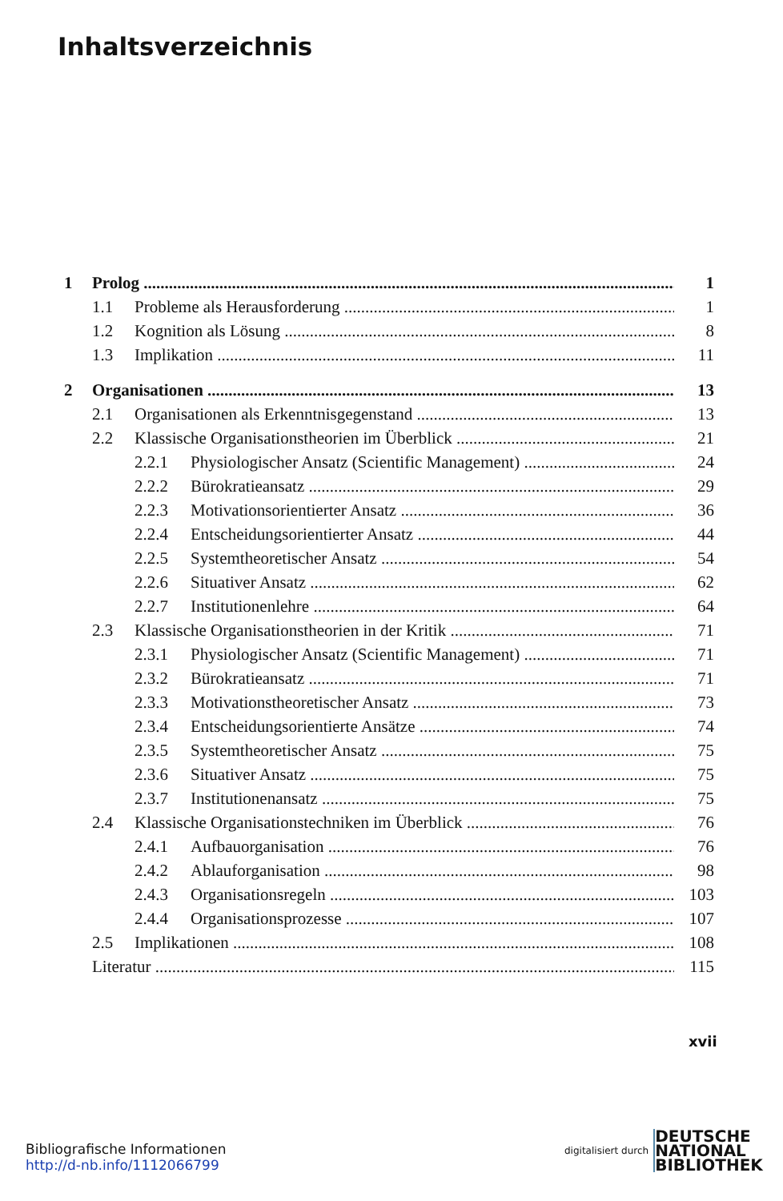Inhaltsverzeichnis
1 Prolog 1
1.1 Probleme als Herausforderung 1
1.2 Kognition als Lösung 8
1.3 Implikation 11
2 Organisationen 13
2.1 Organisationen als Erkenntnisgegenstand 13
2.2 Klassische Organisationstheorien im Überblick 21
2.2.1 Physiologischer Ansatz (Scientific Management) 24
2.2.2 Bürokratieansatz 29
2.2.3 Motivationsorientierter Ansatz 36
2.2.4 Entscheidungsorientierter Ansatz 44
2.2.5 Systemtheoretischer Ansatz 54
2.2.6 Situativer Ansatz 62
2.2.7 Institutionenlehre 64
2.3 Klassische Organisationstheorien in der Kritik 71
2.3.1 Physiologischer Ansatz (Scientific Management) 71
2.3.2 Bürokratieansatz 71
2.3.3 Motivationstheoretischer Ansatz 73
2.3.4 Entscheidungsorientierte Ansätze 74
2.3.5 Systemtheoretischer Ansatz 75
2.3.6 Situativer Ansatz 75
2.3.7 Institutionenansatz 75
2.4 Klassische Organisationstechniken im Überblick 76
2.4.1 Aufbauorganisation 76
2.4.2 Ablauforganisation 98
2.4.3 Organisationsregeln 103
2.4.4 Organisationsprozesse 107
2.5 Implikationen 108
Literatur 115
xvii
Bibliografische Informationen
http://d-nb.info/1112066799
digitalisiert durch DEUTSCHE
NATIONAL
BIBLIOTHEK